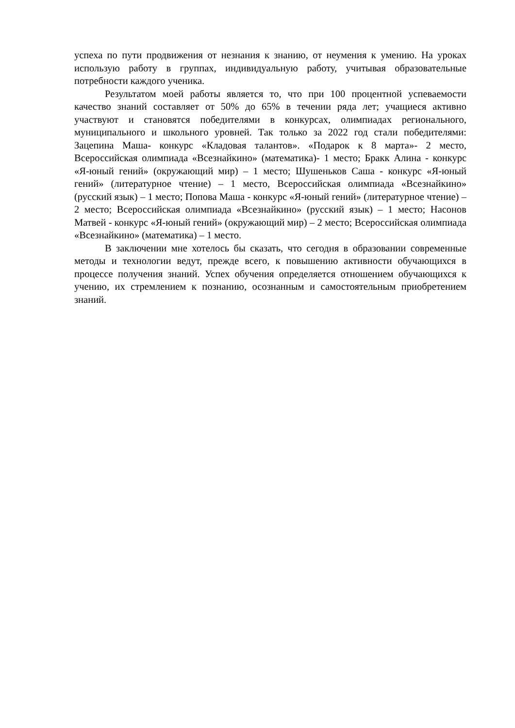успеха по пути продвижения от незнания к знанию, от неумения к умению. На уроках использую работу в группах, индивидуальную работу, учитывая образовательные потребности каждого ученика.
Результатом моей работы является то, что при 100 процентной успеваемости качество знаний составляет от 50% до 65% в течении ряда лет; учащиеся активно участвуют и становятся победителями в конкурсах, олимпиадах регионального, муниципального и школьного уровней. Так только за 2022 год стали победителями: Зацепина Маша- конкурс «Кладовая талантов». «Подарок к 8 марта»- 2 место, Всероссийская олимпиада «Всезнайкино» (математика)- 1 место; Бракк Алина - конкурс «Я-юный гений» (окружающий мир) – 1 место; Шушеньков Саша - конкурс «Я-юный гений» (литературное чтение) – 1 место, Всероссийская олимпиада «Всезнайкино» (русский язык) – 1 место; Попова Маша - конкурс «Я-юный гений» (литературное чтение) – 2 место; Всероссийская олимпиада «Всезнайкино» (русский язык) – 1 место; Насонов Матвей - конкурс «Я-юный гений» (окружающий мир) – 2 место; Всероссийская олимпиада «Всезнайкино» (математика) – 1 место.
В заключении мне хотелось бы сказать, что сегодня в образовании современные методы и технологии ведут, прежде всего, к повышению активности обучающихся в процессе получения знаний. Успех обучения определяется отношением обучающихся к учению, их стремлением к познанию, осознанным и самостоятельным приобретением знаний.